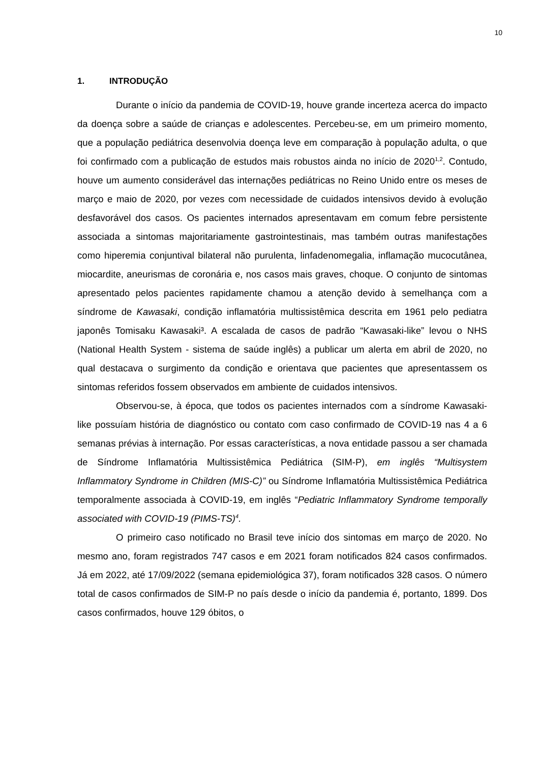10
1. INTRODUÇÃO
Durante o início da pandemia de COVID-19, houve grande incerteza acerca do impacto da doença sobre a saúde de crianças e adolescentes. Percebeu-se, em um primeiro momento, que a população pediátrica desenvolvia doença leve em comparação à população adulta, o que foi confirmado com a publicação de estudos mais robustos ainda no início de 2020<sup>1,2</sup>. Contudo, houve um aumento considerável das internações pediátricas no Reino Unido entre os meses de março e maio de 2020, por vezes com necessidade de cuidados intensivos devido à evolução desfavorável dos casos. Os pacientes internados apresentavam em comum febre persistente associada a sintomas majoritariamente gastrointestinais, mas também outras manifestações como hiperemia conjuntival bilateral não purulenta, linfadenomegalia, inflamação mucocutânea, miocardite, aneurismas de coronária e, nos casos mais graves, choque. O conjunto de sintomas apresentado pelos pacientes rapidamente chamou a atenção devido à semelhança com a síndrome de Kawasaki, condição inflamatória multissistêmica descrita em 1961 pelo pediatra japonês Tomisaku Kawasaki³. A escalada de casos de padrão “Kawasaki-like” levou o NHS (National Health System - sistema de saúde inglês) a publicar um alerta em abril de 2020, no qual destacava o surgimento da condição e orientava que pacientes que apresentassem os sintomas referidos fossem observados em ambiente de cuidados intensivos.
Observou-se, à época, que todos os pacientes internados com a síndrome Kawasaki-like possuíam história de diagnóstico ou contato com caso confirmado de COVID-19 nas 4 a 6 semanas prévias à internação. Por essas características, a nova entidade passou a ser chamada de Síndrome Inflamatória Multissistêmica Pediátrica (SIM-P), em inglês “Multisystem Inflammatory Syndrome in Children (MIS-C)” ou Síndrome Inflamatória Multissistêmica Pediátrica temporalmente associada à COVID-19, em inglês “Pediatric Inflammatory Syndrome temporally associated with COVID-19 (PIMS-TS)<sup>4</sup>.
O primeiro caso notificado no Brasil teve início dos sintomas em março de 2020. No mesmo ano, foram registrados 747 casos e em 2021 foram notificados 824 casos confirmados. Já em 2022, até 17/09/2022 (semana epidemiológica 37), foram notificados 328 casos. O número total de casos confirmados de SIM-P no país desde o início da pandemia é, portanto, 1899. Dos casos confirmados, houve 129 óbitos, o